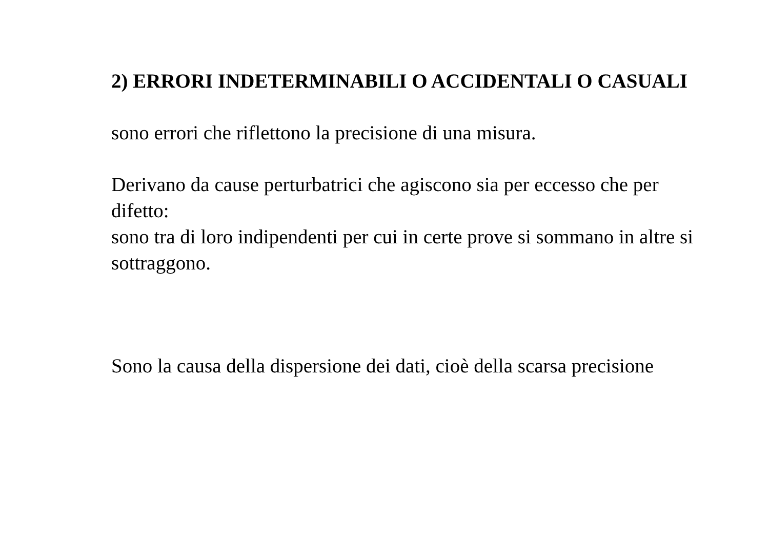2) ERRORI INDETERMINABILI O ACCIDENTALI O CASUALI
sono errori che riflettono la precisione di una misura.
Derivano da cause perturbatrici che agiscono sia per eccesso che per difetto:
sono tra di loro indipendenti per cui in certe prove si sommano in altre si sottraggono.
Sono la causa della dispersione dei dati, cioè della scarsa precisione